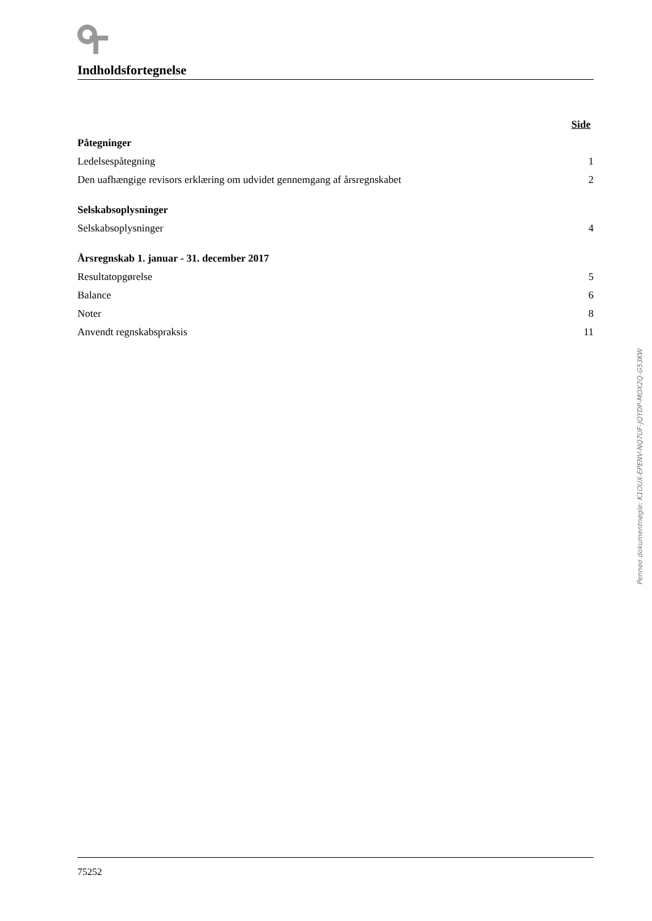Indholdsfortegnelse
| | Side |
| Påtegninger | |
| Ledelsespåtegning | 1 |
| Den uafhængige revisors erklæring om udvidet gennemgang af årsregnskabet | 2 |
| Selskabsoplysninger | |
| Selskabsoplysninger | 4 |
| Årsregnskab 1. januar - 31. december 2017 | |
| Resultatopgørelse | 5 |
| Balance | 6 |
| Noter | 8 |
| Anvendt regnskabspraksis | 11 |
75252
Penneo dokumentnøgle: K1OUX-EPENV-NQ7UF-JQYDP-MOX2Q-G53KW